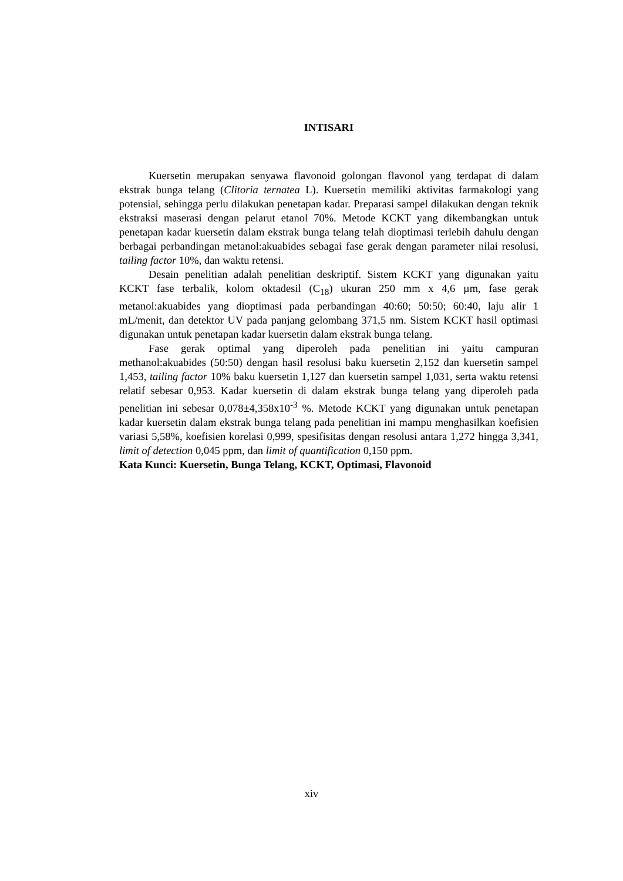INTISARI
Kuersetin merupakan senyawa flavonoid golongan flavonol yang terdapat di dalam ekstrak bunga telang (Clitoria ternatea L). Kuersetin memiliki aktivitas farmakologi yang potensial, sehingga perlu dilakukan penetapan kadar. Preparasi sampel dilakukan dengan teknik ekstraksi maserasi dengan pelarut etanol 70%. Metode KCKT yang dikembangkan untuk penetapan kadar kuersetin dalam ekstrak bunga telang telah dioptimasi terlebih dahulu dengan berbagai perbandingan metanol:akuabides sebagai fase gerak dengan parameter nilai resolusi, tailing factor 10%, dan waktu retensi.
Desain penelitian adalah penelitian deskriptif. Sistem KCKT yang digunakan yaitu KCKT fase terbalik, kolom oktadesil (C<sub>18</sub>) ukuran 250 mm x 4,6 µm, fase gerak metanol:akuabides yang dioptimasi pada perbandingan 40:60; 50:50; 60:40, laju alir 1 mL/menit, dan detektor UV pada panjang gelombang 371,5 nm. Sistem KCKT hasil optimasi digunakan untuk penetapan kadar kuersetin dalam ekstrak bunga telang.
Fase gerak optimal yang diperoleh pada penelitian ini yaitu campuran methanol:akuabides (50:50) dengan hasil resolusi baku kuersetin 2,152 dan kuersetin sampel 1,453, tailing factor 10% baku kuersetin 1,127 dan kuersetin sampel 1,031, serta waktu retensi relatif sebesar 0,953. Kadar kuersetin di dalam ekstrak bunga telang yang diperoleh pada penelitian ini sebesar 0,078±4,358x10<sup>-3</sup> %. Metode KCKT yang digunakan untuk penetapan kadar kuersetin dalam ekstrak bunga telang pada penelitian ini mampu menghasilkan koefisien variasi 5,58%, koefisien korelasi 0,999, spesifisitas dengan resolusi antara 1,272 hingga 3,341, limit of detection 0,045 ppm, dan limit of quantification 0,150 ppm.
Kata Kunci: Kuersetin, Bunga Telang, KCKT, Optimasi, Flavonoid
xiv